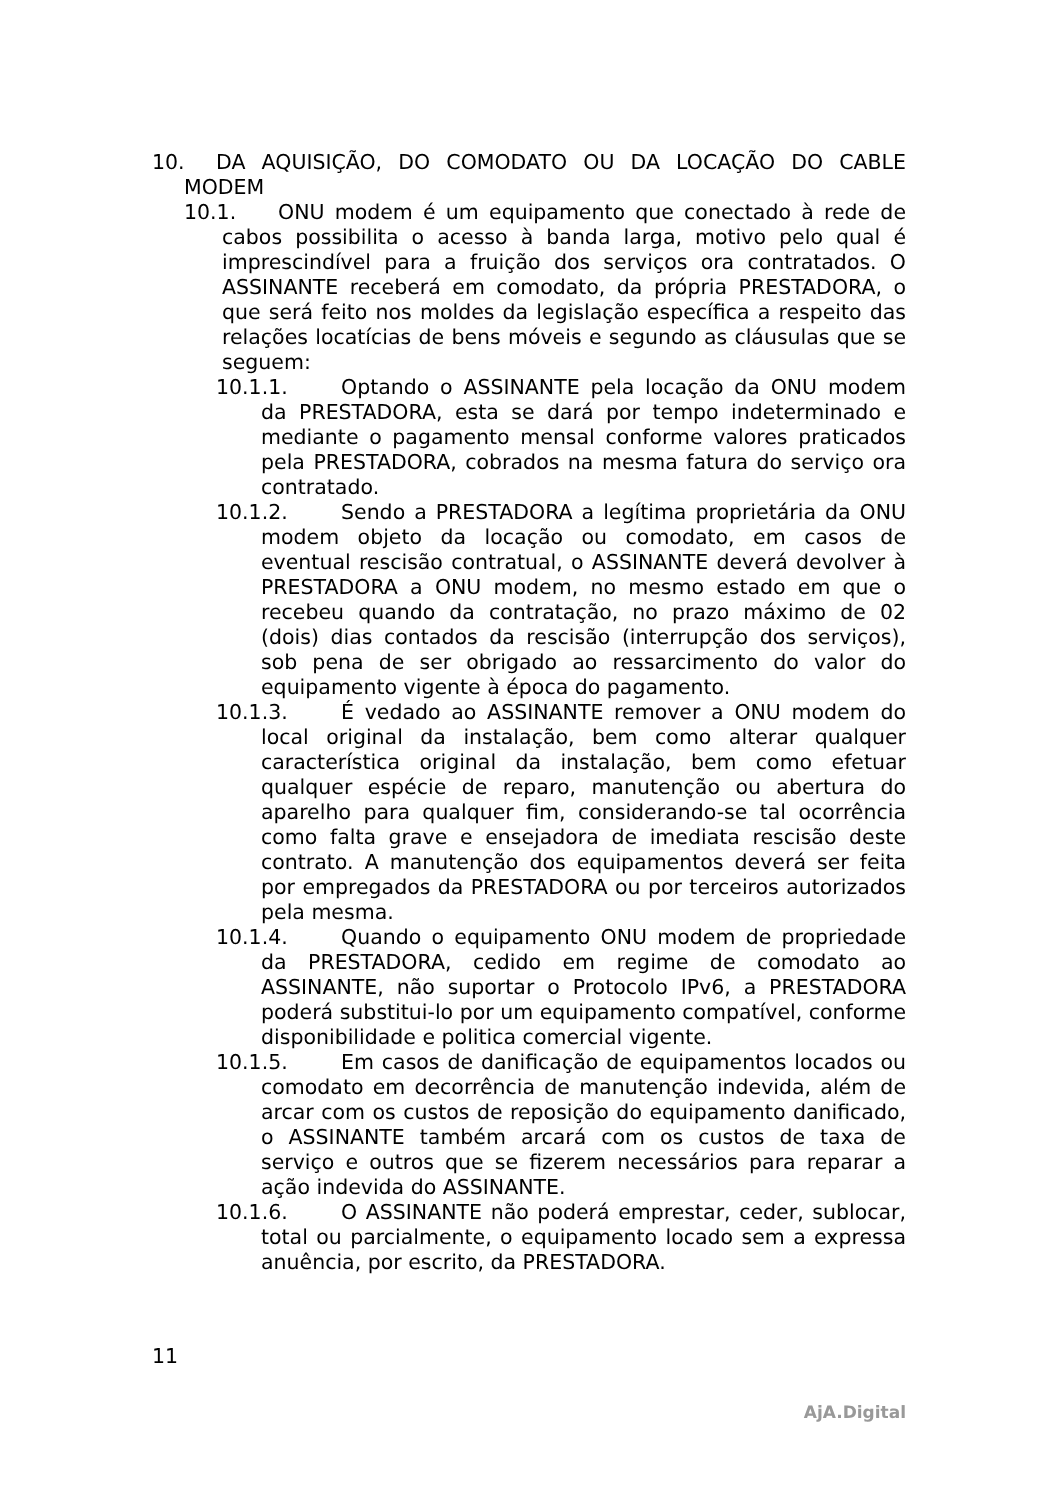10. DA AQUISIÇÃO, DO COMODATO OU DA LOCAÇÃO DO CABLE MODEM
10.1. ONU modem é um equipamento que conectado à rede de cabos possibilita o acesso à banda larga, motivo pelo qual é imprescindível para a fruição dos serviços ora contratados. O ASSINANTE receberá em comodato, da própria PRESTADORA, o que será feito nos moldes da legislação específica a respeito das relações locatícias de bens móveis e segundo as cláusulas que se seguem:
10.1.1. Optando o ASSINANTE pela locação da ONU modem da PRESTADORA, esta se dará por tempo indeterminado e mediante o pagamento mensal conforme valores praticados pela PRESTADORA, cobrados na mesma fatura do serviço ora contratado.
10.1.2. Sendo a PRESTADORA a legítima proprietária da ONU modem objeto da locação ou comodato, em casos de eventual rescisão contratual, o ASSINANTE deverá devolver à PRESTADORA a ONU modem, no mesmo estado em que o recebeu quando da contratação, no prazo máximo de 02 (dois) dias contados da rescisão (interrupção dos serviços), sob pena de ser obrigado ao ressarcimento do valor do equipamento vigente à época do pagamento.
10.1.3. É vedado ao ASSINANTE remover a ONU modem do local original da instalação, bem como alterar qualquer característica original da instalação, bem como efetuar qualquer espécie de reparo, manutenção ou abertura do aparelho para qualquer fim, considerando-se tal ocorrência como falta grave e ensejadora de imediata rescisão deste contrato. A manutenção dos equipamentos deverá ser feita por empregados da PRESTADORA ou por terceiros autorizados pela mesma.
10.1.4. Quando o equipamento ONU modem de propriedade da PRESTADORA, cedido em regime de comodato ao ASSINANTE, não suportar o Protocolo IPv6, a PRESTADORA poderá substitui-lo por um equipamento compatível, conforme disponibilidade e politica comercial vigente.
10.1.5. Em casos de danificação de equipamentos locados ou comodato em decorrência de manutenção indevida, além de arcar com os custos de reposição do equipamento danificado, o ASSINANTE também arcará com os custos de taxa de serviço e outros que se fizerem necessários para reparar a ação indevida do ASSINANTE.
10.1.6. O ASSINANTE não poderá emprestar, ceder, sublocar, total ou parcialmente, o equipamento locado sem a expressa anuência, por escrito, da PRESTADORA.
11
AjA.Digital